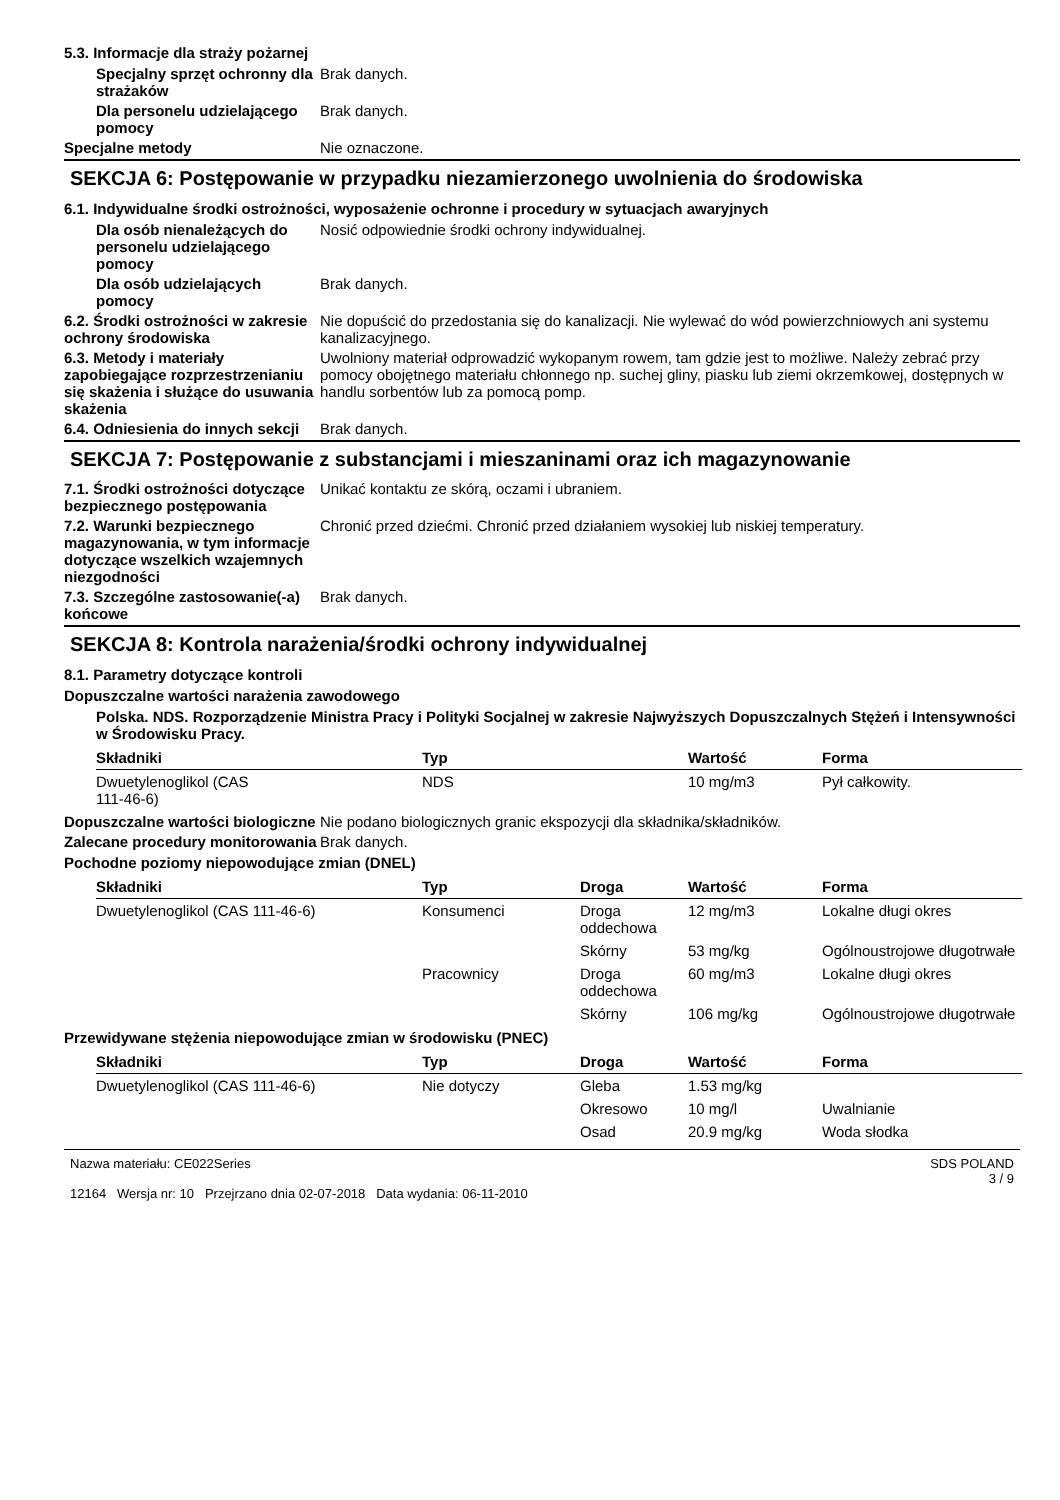5.3. Informacje dla straży pożarnej
Specjalny sprzęt ochronny dla strażaków
Brak danych.
Dla personelu udzielającego pomocy
Brak danych.
Specjalne metody Nie oznaczone.
SEKCJA 6: Postępowanie w przypadku niezamierzonego uwolnienia do środowiska
6.1. Indywidualne środki ostrożności, wyposażenie ochronne i procedury w sytuacjach awaryjnych
Dla osób nienależących do personelu udzielającego pomocy
Nosić odpowiednie środki ochrony indywidualnej.
Dla osób udzielających pomocy
Brak danych.
6.2. Środki ostrożności w zakresie ochrony środowiska
Nie dopuścić do przedostania się do kanalizacji. Nie wylewać do wód powierzchniowych ani systemu kanalizacyjnego.
6.3. Metody i materiały zapobiegające rozprzestrzenianiu się skażenia i służące do usuwania skażenia
Uwolniony materiał odprowadzić wykopanym rowem, tam gdzie jest to możliwe. Należy zebrać przy pomocy obojętnego materiału chłonnego np. suchej gliny, piasku lub ziemi okrzemkowej, dostępnych w handlu sorbentów lub za pomocą pomp.
6.4. Odniesienia do innych sekcji
Brak danych.
SEKCJA 7: Postępowanie z substancjami i mieszaninami oraz ich magazynowanie
7.1. Środki ostrożności dotyczące bezpiecznego postępowania
Unikać kontaktu ze skórą, oczami i ubraniem.
7.2. Warunki bezpiecznego magazynowania, w tym informacje dotyczące wszelkich wzajemnych niezgodności
Chronić przed dziećmi. Chronić przed działaniem wysokiej lub niskiej temperatury.
7.3. Szczególne zastosowanie(-a) końcowe
Brak danych.
SEKCJA 8: Kontrola narażenia/środki ochrony indywidualnej
8.1. Parametry dotyczące kontroli
Dopuszczalne wartości narażenia zawodowego
Polska. NDS. Rozporządzenie Ministra Pracy i Polityki Socjalnej w zakresie Najwyższych Dopuszczalnych Stężeń i Intensywności w Środowisku Pracy.
| Składniki | Typ | Wartość | Forma |
| --- | --- | --- | --- |
| Dwuetylenoglikol (CAS 111-46-6) | NDS | 10 mg/m3 | Pył całkowity. |
Dopuszczalne wartości biologiczne
Nie podano biologicznych granic ekspozycji dla składnika/składników.
Zalecane procedury monitorowania
Brak danych.
Pochodne poziomy niepowodujące zmian (DNEL)
| Składniki | Typ | Droga | Wartość | Forma |
| --- | --- | --- | --- | --- |
| Dwuetylenoglikol (CAS 111-46-6) | Konsumenci | Droga oddechowa | 12 mg/m3 | Lokalne długi okres |
| | | Skórny | 53 mg/kg | Ogólnoustrojowe długotrwałe |
| | Pracownicy | Droga oddechowa | 60 mg/m3 | Lokalne długi okres |
| | | Skórny | 106 mg/kg | Ogólnoustrojowe długotrwałe |
Przewidywane stężenia niepowodujące zmian w środowisku (PNEC)
| Składniki | Typ | Droga | Wartość | Forma |
| --- | --- | --- | --- | --- |
| Dwuetylenoglikol (CAS 111-46-6) | Nie dotyczy | Gleba | 1.53 mg/kg | |
| | | Okresowo | 10 mg/l | Uwalnianie |
| | | Osad | 20.9 mg/kg | Woda słodka |
Nazwa materiału: CE022Series
12164 Wersja nr: 10 Przejrzano dnia 02-07-2018 Data wydania: 06-11-2010
SDS POLAND
3 / 9